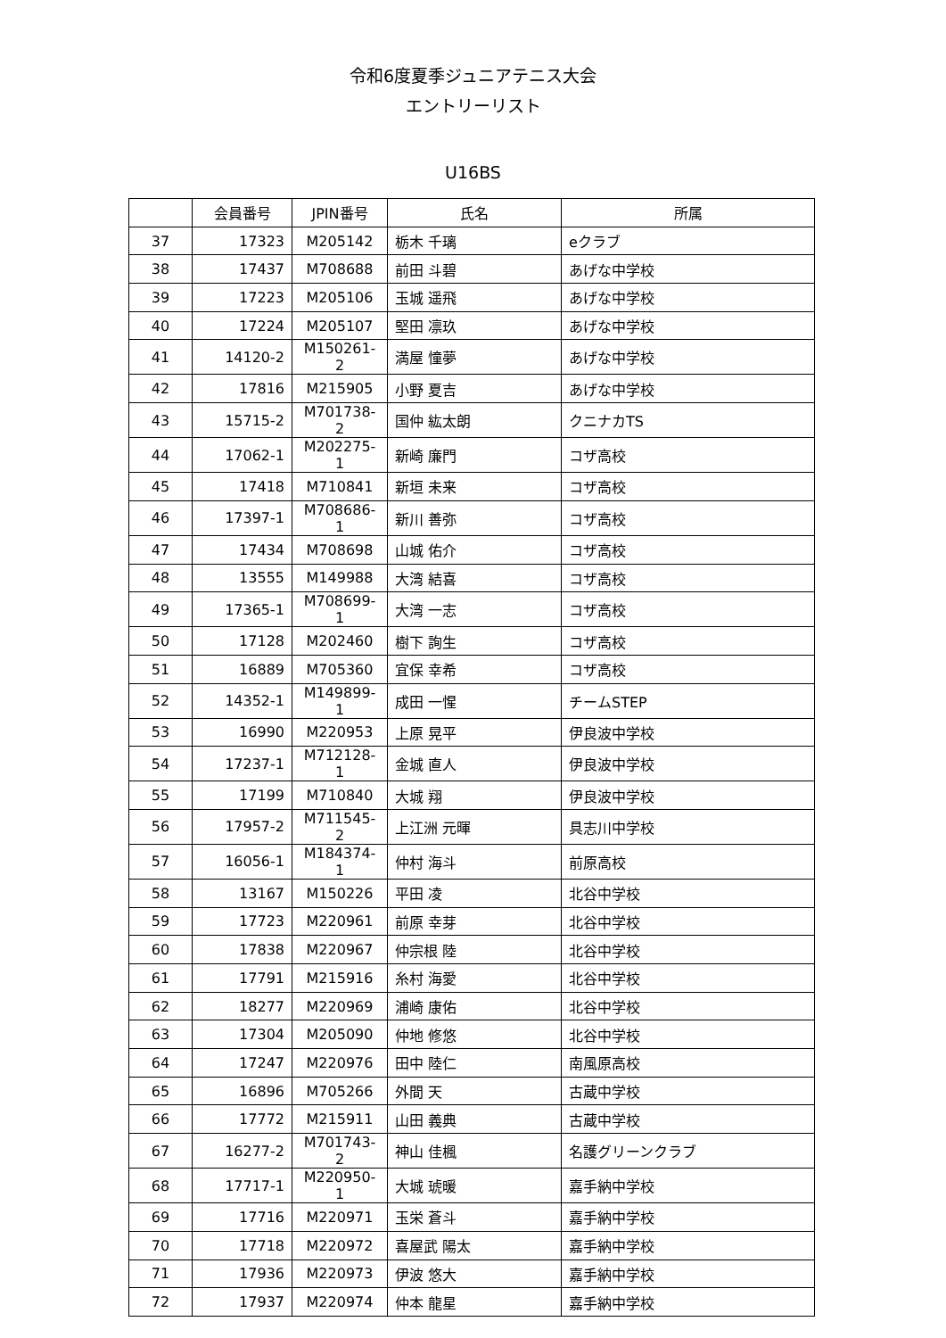令和6度夏季ジュニアテニス大会
エントリーリスト
U16BS
| | 会員番号 | JPIN番号 | 氏名 | 所属 |
| --- | --- | --- | --- | --- |
| 37 | 17323 | M205142 | 栃木 千璃 | eクラブ |
| 38 | 17437 | M708688 | 前田 斗碧 | あげな中学校 |
| 39 | 17223 | M205106 | 玉城 遥飛 | あげな中学校 |
| 40 | 17224 | M205107 | 堅田 凛玖 | あげな中学校 |
| 41 | 14120-2 | M150261-2 | 満屋 憧夢 | あげな中学校 |
| 42 | 17816 | M215905 | 小野 夏吉 | あげな中学校 |
| 43 | 15715-2 | M701738-2 | 国仲 紘太朗 | クニナカTS |
| 44 | 17062-1 | M202275-1 | 新崎 廉門 | コザ高校 |
| 45 | 17418 | M710841 | 新垣 未来 | コザ高校 |
| 46 | 17397-1 | M708686-1 | 新川 善弥 | コザ高校 |
| 47 | 17434 | M708698 | 山城 佑介 | コザ高校 |
| 48 | 13555 | M149988 | 大湾 結喜 | コザ高校 |
| 49 | 17365-1 | M708699-1 | 大湾 一志 | コザ高校 |
| 50 | 17128 | M202460 | 樹下 詢生 | コザ高校 |
| 51 | 16889 | M705360 | 宜保 幸希 | コザ高校 |
| 52 | 14352-1 | M149899-1 | 成田 一惺 | チームSTEP |
| 53 | 16990 | M220953 | 上原 晃平 | 伊良波中学校 |
| 54 | 17237-1 | M712128-1 | 金城 直人 | 伊良波中学校 |
| 55 | 17199 | M710840 | 大城 翔 | 伊良波中学校 |
| 56 | 17957-2 | M711545-2 | 上江洲 元暉 | 具志川中学校 |
| 57 | 16056-1 | M184374-1 | 仲村 海斗 | 前原高校 |
| 58 | 13167 | M150226 | 平田 凌 | 北谷中学校 |
| 59 | 17723 | M220961 | 前原 幸芽 | 北谷中学校 |
| 60 | 17838 | M220967 | 仲宗根 陸 | 北谷中学校 |
| 61 | 17791 | M215916 | 糸村 海愛 | 北谷中学校 |
| 62 | 18277 | M220969 | 浦崎 康佑 | 北谷中学校 |
| 63 | 17304 | M205090 | 仲地 修悠 | 北谷中学校 |
| 64 | 17247 | M220976 | 田中 陸仁 | 南風原高校 |
| 65 | 16896 | M705266 | 外間 天 | 古蔵中学校 |
| 66 | 17772 | M215911 | 山田 義典 | 古蔵中学校 |
| 67 | 16277-2 | M701743-2 | 神山 佳楓 | 名護グリーンクラブ |
| 68 | 17717-1 | M220950-1 | 大城 琥暖 | 嘉手納中学校 |
| 69 | 17716 | M220971 | 玉栄 蒼斗 | 嘉手納中学校 |
| 70 | 17718 | M220972 | 喜屋武 陽太 | 嘉手納中学校 |
| 71 | 17936 | M220973 | 伊波 悠大 | 嘉手納中学校 |
| 72 | 17937 | M220974 | 仲本 龍星 | 嘉手納中学校 |